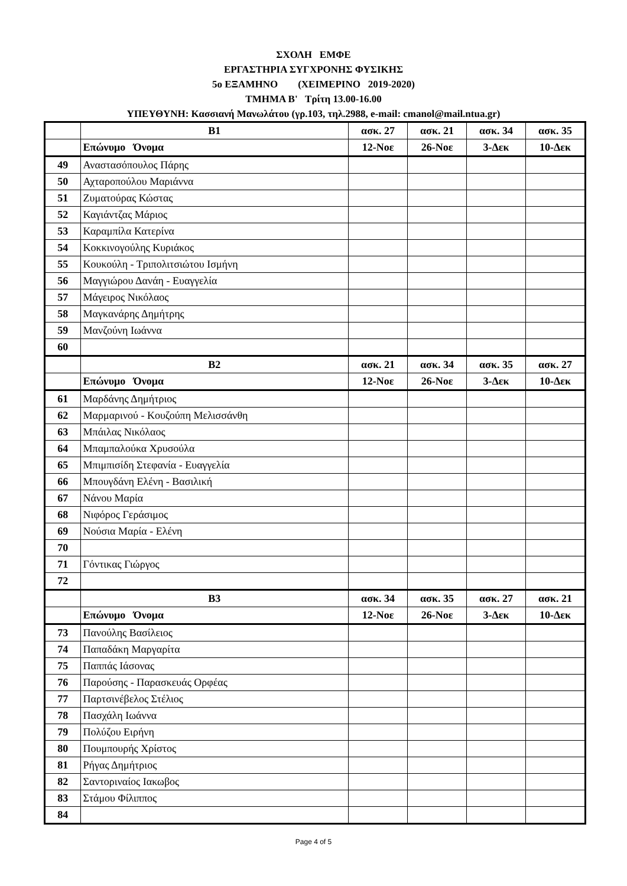ΣΧΟΛΗ ΕΜΦΕ
ΕΡΓΑΣΤΗΡΙΑ ΣΥΓΧΡΟΝΗΣ ΦΥΣΙΚΗΣ
5ο ΕΞΑΜΗΝΟ (ΧΕΙΜΕΡΙΝΟ 2019-2020)
ΤΜΗΜΑ Β' Τρίτη 13.00-16.00
ΥΠΕΥΘΥΝΗ: Κασσιανή Μανωλάτου (γρ.103, τηλ.2988, e-mail: cmanol@mail.ntua.gr)
| | Β1 | ασκ. 27 | ασκ. 21 | ασκ. 34 | ασκ. 35 |
| | Επώνυμο Όνομα | 12-Νοε | 26-Νοε | 3-Δεκ | 10-Δεκ |
| 49 | Αναστασόπουλος Πάρης | | | | |
| 50 | Αχταροπούλου Μαριάννα | | | | |
| 51 | Ζυματούρας Κώστας | | | | |
| 52 | Καγιάντζας Μάριος | | | | |
| 53 | Καραμπίλα Κατερίνα | | | | |
| 54 | Κοκκινογούλης Κυριάκος | | | | |
| 55 | Κουκούλη - Τριπολιτσιώτου Ισμήνη | | | | |
| 56 | Μαγγιώρου Δανάη - Ευαγγελία | | | | |
| 57 | Μάγειρος Νικόλαος | | | | |
| 58 | Μαγκανάρης Δημήτρης | | | | |
| 59 | Μανζούνη Ιωάννα | | | | |
| 60 | | | | | |
| | Β2 | ασκ. 21 | ασκ. 34 | ασκ. 35 | ασκ. 27 |
| | Επώνυμο Όνομα | 12-Νοε | 26-Νοε | 3-Δεκ | 10-Δεκ |
| 61 | Μαρδάνης Δημήτριος | | | | |
| 62 | Μαρμαρινού - Κουζούπη Μελισσάνθη | | | | |
| 63 | Μπάιλας Νικόλαος | | | | |
| 64 | Μπαμπαλούκα Χρυσούλα | | | | |
| 65 | Μπιμπισίδη Στεφανία - Ευαγγελία | | | | |
| 66 | Μπουγδάνη Ελένη - Βασιλική | | | | |
| 67 | Νάνου Μαρία | | | | |
| 68 | Νιφόρος Γεράσιμος | | | | |
| 69 | Νούσια Μαρία - Ελένη | | | | |
| 70 | | | | | |
| 71 | Γόντικας Γιώργος | | | | |
| 72 | | | | | |
| | Β3 | ασκ. 34 | ασκ. 35 | ασκ. 27 | ασκ. 21 |
| | Επώνυμο Όνομα | 12-Νοε | 26-Νοε | 3-Δεκ | 10-Δεκ |
| 73 | Πανούλης Βασίλειος | | | | |
| 74 | Παπαδάκη Μαργαρίτα | | | | |
| 75 | Παππάς Ιάσονας | | | | |
| 76 | Παρούσης - Παρασκευάς Ορφέας | | | | |
| 77 | Παρτσινέβελος Στέλιος | | | | |
| 78 | Πασχάλη Ιωάννα | | | | |
| 79 | Πολύζου Ειρήνη | | | | |
| 80 | Πουμπουρής Χρίστος | | | | |
| 81 | Ρήγας Δημήτριος | | | | |
| 82 | Σαντοριναίος Ιακωβος | | | | |
| 83 | Στάμου Φίλιππος | | | | |
| 84 | | | | | |
Page 4 of 5